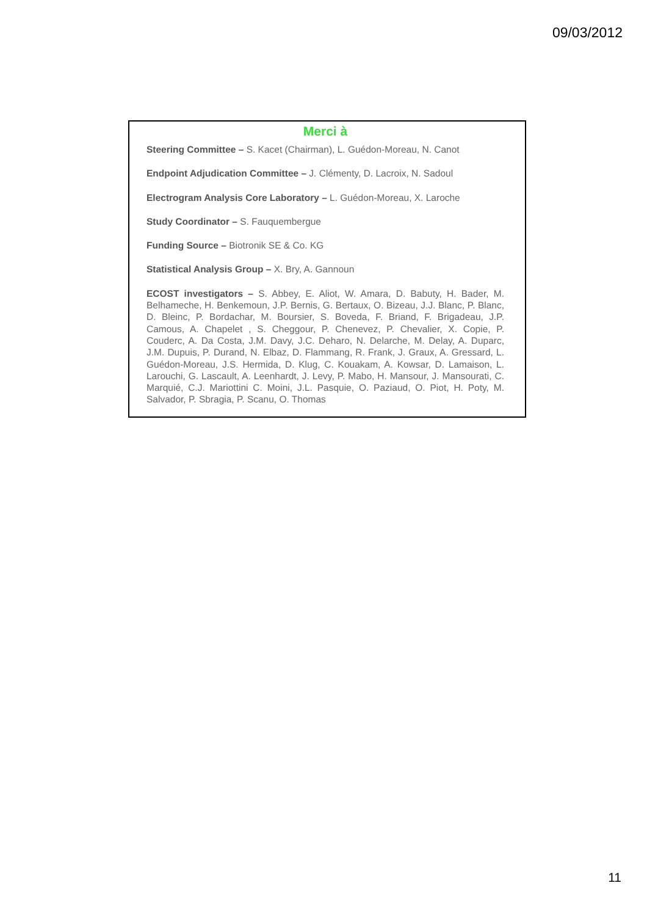09/03/2012
Merci à
Steering Committee – S. Kacet (Chairman), L. Guédon-Moreau, N. Canot
Endpoint Adjudication Committee – J. Clémenty, D. Lacroix, N. Sadoul
Electrogram Analysis Core Laboratory – L. Guédon-Moreau, X. Laroche
Study Coordinator – S. Fauquembergue
Funding Source – Biotronik SE & Co. KG
Statistical Analysis Group – X. Bry, A. Gannoun
ECOST investigators – S. Abbey, E. Aliot, W. Amara, D. Babuty, H. Bader, M. Belhameche, H. Benkemoun, J.P. Bernis, G. Bertaux, O. Bizeau, J.J. Blanc, P. Blanc, D. Bleinc, P. Bordachar, M. Boursier, S. Boveda, F. Briand, F. Brigadeau, J.P. Camous, A. Chapelet , S. Cheggour, P. Chenevez, P. Chevalier, X. Copie, P. Couderc, A. Da Costa, J.M. Davy, J.C. Deharo, N. Delarche, M. Delay, A. Duparc, J.M. Dupuis, P. Durand, N. Elbaz, D. Flammang, R. Frank, J. Graux, A. Gressard, L. Guédon-Moreau, J.S. Hermida, D. Klug, C. Kouakam, A. Kowsar, D. Lamaison, L. Larouchi, G. Lascault, A. Leenhardt, J. Levy, P. Mabo, H. Mansour, J. Mansourati, C. Marquié, C.J. Mariottini C. Moini, J.L. Pasquie, O. Paziaud, O. Piot, H. Poty, M. Salvador, P. Sbragia, P. Scanu, O. Thomas
11